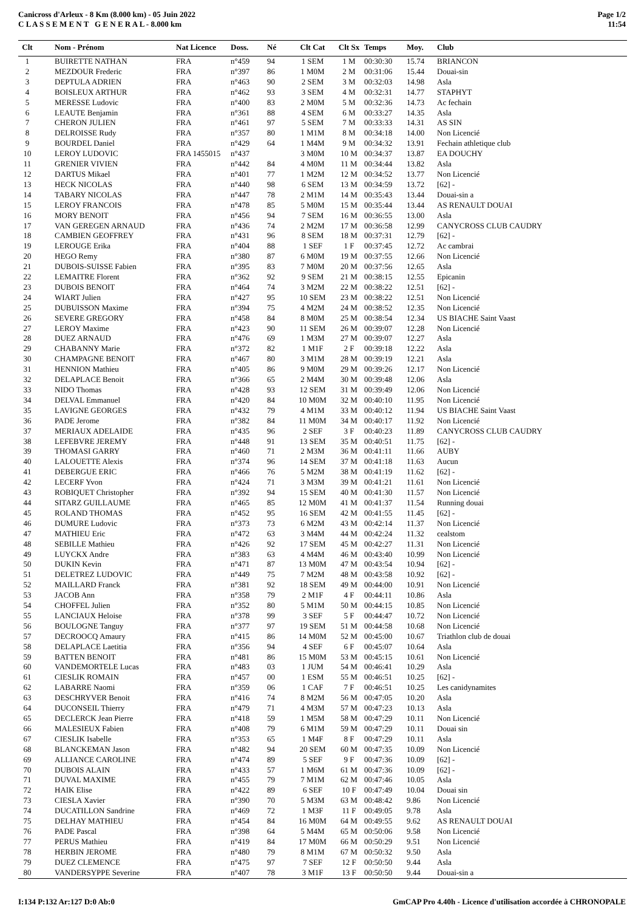Canicross d'Arleux - 8 Km (8.000 km) - 05 Juin 2022
C L A S S E M E N T G E N E R A L - 8.000 km
Page 1/2
11:54
| Clt | Nom - Prénom | Nat Licence | Doss. | Né | Clt Cat | Clt Sx | Temps | Moy. | Club |
| --- | --- | --- | --- | --- | --- | --- | --- | --- | --- |
| 1 | BUIRETTE NATHAN | FRA | n°459 | 94 | 1 SEM | 1 M | 00:30:30 | 15.74 | BRIANCON |
| 2 | MEZDOUR Frederic | FRA | n°397 | 86 | 1 M0M | 2 M | 00:31:06 | 15.44 | Douai-sin |
| 3 | DEPTULA ADRIEN | FRA | n°463 | 90 | 2 SEM | 3 M | 00:32:03 | 14.98 | Asla |
| 4 | BOISLEUX ARTHUR | FRA | n°462 | 93 | 3 SEM | 4 M | 00:32:31 | 14.77 | STAPHYT |
| 5 | MERESSE Ludovic | FRA | n°400 | 83 | 2 M0M | 5 M | 00:32:36 | 14.73 | Ac fechain |
| 6 | LEAUTE Benjamin | FRA | n°361 | 88 | 4 SEM | 6 M | 00:33:27 | 14.35 | Asla |
| 7 | CHERON JULIEN | FRA | n°461 | 97 | 5 SEM | 7 M | 00:33:33 | 14.31 | AS SIN |
| 8 | DELROISSE Rudy | FRA | n°357 | 80 | 1 M1M | 8 M | 00:34:18 | 14.00 | Non Licencié |
| 9 | BOURDEL Daniel | FRA | n°429 | 64 | 1 M4M | 9 M | 00:34:32 | 13.91 | Fechain athletique club |
| 10 | LEROY LUDOVIC | FRA 1455015 | n°437 | | 3 M0M | 10 M | 00:34:37 | 13.87 | EA DOUCHY |
| 11 | GRENIER VIVIEN | FRA | n°442 | 84 | 4 M0M | 11 M | 00:34:44 | 13.82 | Asla |
| 12 | DARTUS Mikael | FRA | n°401 | 77 | 1 M2M | 12 M | 00:34:52 | 13.77 | Non Licencié |
| 13 | HECK NICOLAS | FRA | n°440 | 98 | 6 SEM | 13 M | 00:34:59 | 13.72 | [62] - |
| 14 | TABARY NICOLAS | FRA | n°447 | 78 | 2 M1M | 14 M | 00:35:43 | 13.44 | Douai-sin a |
| 15 | LEROY FRANCOIS | FRA | n°478 | 85 | 5 M0M | 15 M | 00:35:44 | 13.44 | AS RENAULT DOUAI |
| 16 | MORY BENOIT | FRA | n°456 | 94 | 7 SEM | 16 M | 00:36:55 | 13.00 | Asla |
| 17 | VAN GEREGEN ARNAUD | FRA | n°436 | 74 | 2 M2M | 17 M | 00:36:58 | 12.99 | CANYCROSS CLUB CAUDRY |
| 18 | CAMBIEN GEOFFREY | FRA | n°431 | 96 | 8 SEM | 18 M | 00:37:31 | 12.79 | [62] - |
| 19 | LEROUGE Erika | FRA | n°404 | 88 | 1 SEF | 1 F | 00:37:45 | 12.72 | Ac cambrai |
| 20 | HEGO Remy | FRA | n°380 | 87 | 6 M0M | 19 M | 00:37:55 | 12.66 | Non Licencié |
| 21 | DUBOIS-SUISSE Fabien | FRA | n°395 | 83 | 7 M0M | 20 M | 00:37:56 | 12.65 | Asla |
| 22 | LEMAITRE Florent | FRA | n°362 | 92 | 9 SEM | 21 M | 00:38:15 | 12.55 | Epicanin |
| 23 | DUBOIS BENOIT | FRA | n°464 | 74 | 3 M2M | 22 M | 00:38:22 | 12.51 | [62] - |
| 24 | WIART Julien | FRA | n°427 | 95 | 10 SEM | 23 M | 00:38:22 | 12.51 | Non Licencié |
| 25 | DUBUISSON Maxime | FRA | n°394 | 75 | 4 M2M | 24 M | 00:38:52 | 12.35 | Non Licencié |
| 26 | SEVERE GREGORY | FRA | n°458 | 84 | 8 M0M | 25 M | 00:38:54 | 12.34 | US BIACHE Saint Vaast |
| 27 | LEROY Maxime | FRA | n°423 | 90 | 11 SEM | 26 M | 00:39:07 | 12.28 | Non Licencié |
| 28 | DUEZ ARNAUD | FRA | n°476 | 69 | 1 M3M | 27 M | 00:39:07 | 12.27 | Asla |
| 29 | CHABANNY Marie | FRA | n°372 | 82 | 1 M1F | 2 F | 00:39:18 | 12.22 | Asla |
| 30 | CHAMPAGNE BENOIT | FRA | n°467 | 80 | 3 M1M | 28 M | 00:39:19 | 12.21 | Asla |
| 31 | HENNION Mathieu | FRA | n°405 | 86 | 9 M0M | 29 M | 00:39:26 | 12.17 | Non Licencié |
| 32 | DELAPLACE Benoit | FRA | n°366 | 65 | 2 M4M | 30 M | 00:39:48 | 12.06 | Asla |
| 33 | NIDO Thomas | FRA | n°428 | 93 | 12 SEM | 31 M | 00:39:49 | 12.06 | Non Licencié |
| 34 | DELVAL Emmanuel | FRA | n°420 | 84 | 10 M0M | 32 M | 00:40:10 | 11.95 | Non Licencié |
| 35 | LAVIGNE GEORGES | FRA | n°432 | 79 | 4 M1M | 33 M | 00:40:12 | 11.94 | US BIACHE Saint Vaast |
| 36 | PADE Jerome | FRA | n°382 | 84 | 11 M0M | 34 M | 00:40:17 | 11.92 | Non Licencié |
| 37 | MERIAUX ADELAIDE | FRA | n°435 | 96 | 2 SEF | 3 F | 00:40:23 | 11.89 | CANYCROSS CLUB CAUDRY |
| 38 | LEFEBVRE JEREMY | FRA | n°448 | 91 | 13 SEM | 35 M | 00:40:51 | 11.75 | [62] - |
| 39 | THOMASI GARRY | FRA | n°460 | 71 | 2 M3M | 36 M | 00:41:11 | 11.66 | AUBY |
| 40 | LALOUETTE Alexis | FRA | n°374 | 96 | 14 SEM | 37 M | 00:41:18 | 11.63 | Aucun |
| 41 | DEBERGUE ERIC | FRA | n°466 | 76 | 5 M2M | 38 M | 00:41:19 | 11.62 | [62] - |
| 42 | LECERF Yvon | FRA | n°424 | 71 | 3 M3M | 39 M | 00:41:21 | 11.61 | Non Licencié |
| 43 | ROBIQUET Christopher | FRA | n°392 | 94 | 15 SEM | 40 M | 00:41:30 | 11.57 | Non Licencié |
| 44 | SITARZ GUILLAUME | FRA | n°465 | 85 | 12 M0M | 41 M | 00:41:37 | 11.54 | Running douai |
| 45 | ROLAND THOMAS | FRA | n°452 | 95 | 16 SEM | 42 M | 00:41:55 | 11.45 | [62] - |
| 46 | DUMURE Ludovic | FRA | n°373 | 73 | 6 M2M | 43 M | 00:42:14 | 11.37 | Non Licencié |
| 47 | MATHIEU Eric | FRA | n°472 | 63 | 3 M4M | 44 M | 00:42:24 | 11.32 | cealstom |
| 48 | SEBILLE Mathieu | FRA | n°426 | 92 | 17 SEM | 45 M | 00:42:27 | 11.31 | Non Licencié |
| 49 | LUYCKX Andre | FRA | n°383 | 63 | 4 M4M | 46 M | 00:43:40 | 10.99 | Non Licencié |
| 50 | DUKIN Kevin | FRA | n°471 | 87 | 13 M0M | 47 M | 00:43:54 | 10.94 | [62] - |
| 51 | DELETREZ LUDOVIC | FRA | n°449 | 75 | 7 M2M | 48 M | 00:43:58 | 10.92 | [62] - |
| 52 | MAILLARD Franck | FRA | n°381 | 92 | 18 SEM | 49 M | 00:44:00 | 10.91 | Non Licencié |
| 53 | JACOB Ann | FRA | n°358 | 79 | 2 M1F | 4 F | 00:44:11 | 10.86 | Asla |
| 54 | CHOFFEL Julien | FRA | n°352 | 80 | 5 M1M | 50 M | 00:44:15 | 10.85 | Non Licencié |
| 55 | LANCIAUX Heloise | FRA | n°378 | 99 | 3 SEF | 5 F | 00:44:47 | 10.72 | Non Licencié |
| 56 | BOULOGNE Tanguy | FRA | n°377 | 97 | 19 SEM | 51 M | 00:44:58 | 10.68 | Non Licencié |
| 57 | DECROOCQ Amaury | FRA | n°415 | 86 | 14 M0M | 52 M | 00:45:00 | 10.67 | Triathlon club de douai |
| 58 | DELAPLACE Laetitia | FRA | n°356 | 94 | 4 SEF | 6 F | 00:45:07 | 10.64 | Asla |
| 59 | BATTEN BENOIT | FRA | n°481 | 86 | 15 M0M | 53 M | 00:45:15 | 10.61 | Non Licencié |
| 60 | VANDEMORTELE Lucas | FRA | n°483 | 03 | 1 JUM | 54 M | 00:46:41 | 10.29 | Asla |
| 61 | CIESLIK ROMAIN | FRA | n°457 | 00 | 1 ESM | 55 M | 00:46:51 | 10.25 | [62] - |
| 62 | LABARRE Naomi | FRA | n°359 | 06 | 1 CAF | 7 F | 00:46:51 | 10.25 | Les canidynamites |
| 63 | DESCHRYVER Benoit | FRA | n°416 | 74 | 8 M2M | 56 M | 00:47:05 | 10.20 | Asla |
| 64 | DUCONSEIL Thierry | FRA | n°479 | 71 | 4 M3M | 57 M | 00:47:23 | 10.13 | Asla |
| 65 | DECLERCK Jean Pierre | FRA | n°418 | 59 | 1 M5M | 58 M | 00:47:29 | 10.11 | Non Licencié |
| 66 | MALESIEUX Fabien | FRA | n°408 | 79 | 6 M1M | 59 M | 00:47:29 | 10.11 | Douai sin |
| 67 | CIESLIK Isabelle | FRA | n°353 | 65 | 1 M4F | 8 F | 00:47:29 | 10.11 | Asla |
| 68 | BLANCKEMAN Jason | FRA | n°482 | 94 | 20 SEM | 60 M | 00:47:35 | 10.09 | Non Licencié |
| 69 | ALLIANCE CAROLINE | FRA | n°474 | 89 | 5 SEF | 9 F | 00:47:36 | 10.09 | [62] - |
| 70 | DUBOIS ALAIN | FRA | n°433 | 57 | 1 M6M | 61 M | 00:47:36 | 10.09 | [62] - |
| 71 | DUVAL MAXIME | FRA | n°455 | 79 | 7 M1M | 62 M | 00:47:46 | 10.05 | Asla |
| 72 | HAIK Elise | FRA | n°422 | 89 | 6 SEF | 10 F | 00:47:49 | 10.04 | Douai sin |
| 73 | CIESLA Xavier | FRA | n°390 | 70 | 5 M3M | 63 M | 00:48:42 | 9.86 | Non Licencié |
| 74 | DUCATILLON Sandrine | FRA | n°469 | 72 | 1 M3F | 11 F | 00:49:05 | 9.78 | Asla |
| 75 | DELHAY MATHIEU | FRA | n°454 | 84 | 16 M0M | 64 M | 00:49:55 | 9.62 | AS RENAULT DOUAI |
| 76 | PADE Pascal | FRA | n°398 | 64 | 5 M4M | 65 M | 00:50:06 | 9.58 | Non Licencié |
| 77 | PERUS Mathieu | FRA | n°419 | 84 | 17 M0M | 66 M | 00:50:29 | 9.51 | Non Licencié |
| 78 | HERBIN JEROME | FRA | n°480 | 79 | 8 M1M | 67 M | 00:50:32 | 9.50 | Asla |
| 79 | DUEZ CLEMENCE | FRA | n°475 | 97 | 7 SEF | 12 F | 00:50:50 | 9.44 | Asla |
| 80 | VANDERSYPPE Severine | FRA | n°407 | 78 | 3 M1F | 13 F | 00:50:50 | 9.44 | Douai-sin a |
I:134 P:132 Ar:127 D:0 Ab:0 GmCAP Pro 4.40h - Licence d'utilisation accordée à CHRONOPALE